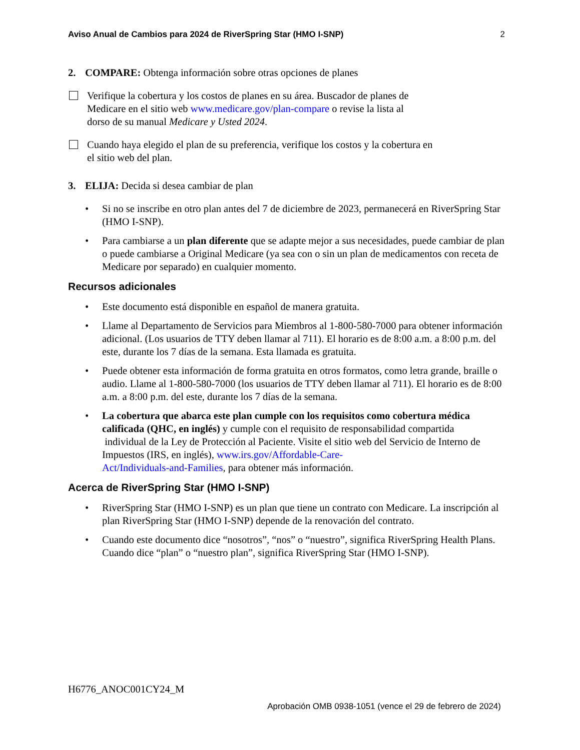Aviso Anual de Cambios para 2024 de RiverSpring Star (HMO I-SNP) 2
2. COMPARE: Obtenga información sobre otras opciones de planes
Verifique la cobertura y los costos de planes en su área. Buscador de planes de
Medicare en el sitio web www.medicare.gov/plan-compare o revise la lista al
dorso de su manual Medicare y Usted 2024.
Cuando haya elegido el plan de su preferencia, verifique los costos y la cobertura en
el sitio web del plan.
3. ELIJA: Decida si desea cambiar de plan
• Si no se inscribe en otro plan antes del 7 de diciembre de 2023, permanecerá en RiverSpring Star (HMO I-SNP).
• Para cambiarse a un plan diferente que se adapte mejor a sus necesidades, puede cambiar de plan o puede cambiarse a Original Medicare (ya sea con o sin un plan de medicamentos con receta de Medicare por separado) en cualquier momento.
Recursos adicionales
• Este documento está disponible en español de manera gratuita.
• Llame al Departamento de Servicios para Miembros al 1-800-580-7000 para obtener información adicional. (Los usuarios de TTY deben llamar al 711). El horario es de 8:00 a.m. a 8:00 p.m. del este, durante los 7 días de la semana. Esta llamada es gratuita.
• Puede obtener esta información de forma gratuita en otros formatos, como letra grande, braille o audio. Llame al 1-800-580-7000 (los usuarios de TTY deben llamar al 711). El horario es de 8:00 a.m. a 8:00 p.m. del este, durante los 7 días de la semana.
• La cobertura que abarca este plan cumple con los requisitos como cobertura médica calificada (QHC, en inglés) y cumple con el requisito de responsabilidad compartida
individual de la Ley de Protección al Paciente. Visite el sitio web del Servicio de Interno de Impuestos (IRS, en inglés), www.irs.gov/Affordable-Care-
Act/Individuals-and-Families, para obtener más información.
Acerca de RiverSpring Star (HMO I-SNP)
• RiverSpring Star (HMO I-SNP) es un plan que tiene un contrato con Medicare. La inscripción al plan RiverSpring Star (HMO I-SNP) depende de la renovación del contrato.
• Cuando este documento dice “nosotros”, “nos” o “nuestro”, significa RiverSpring Health Plans. Cuando dice “plan” o “nuestro plan”, significa RiverSpring Star (HMO I-SNP).
H6776_ANOC001CY24_M
Aprobación OMB 0938-1051 (vence el 29 de febrero de 2024)